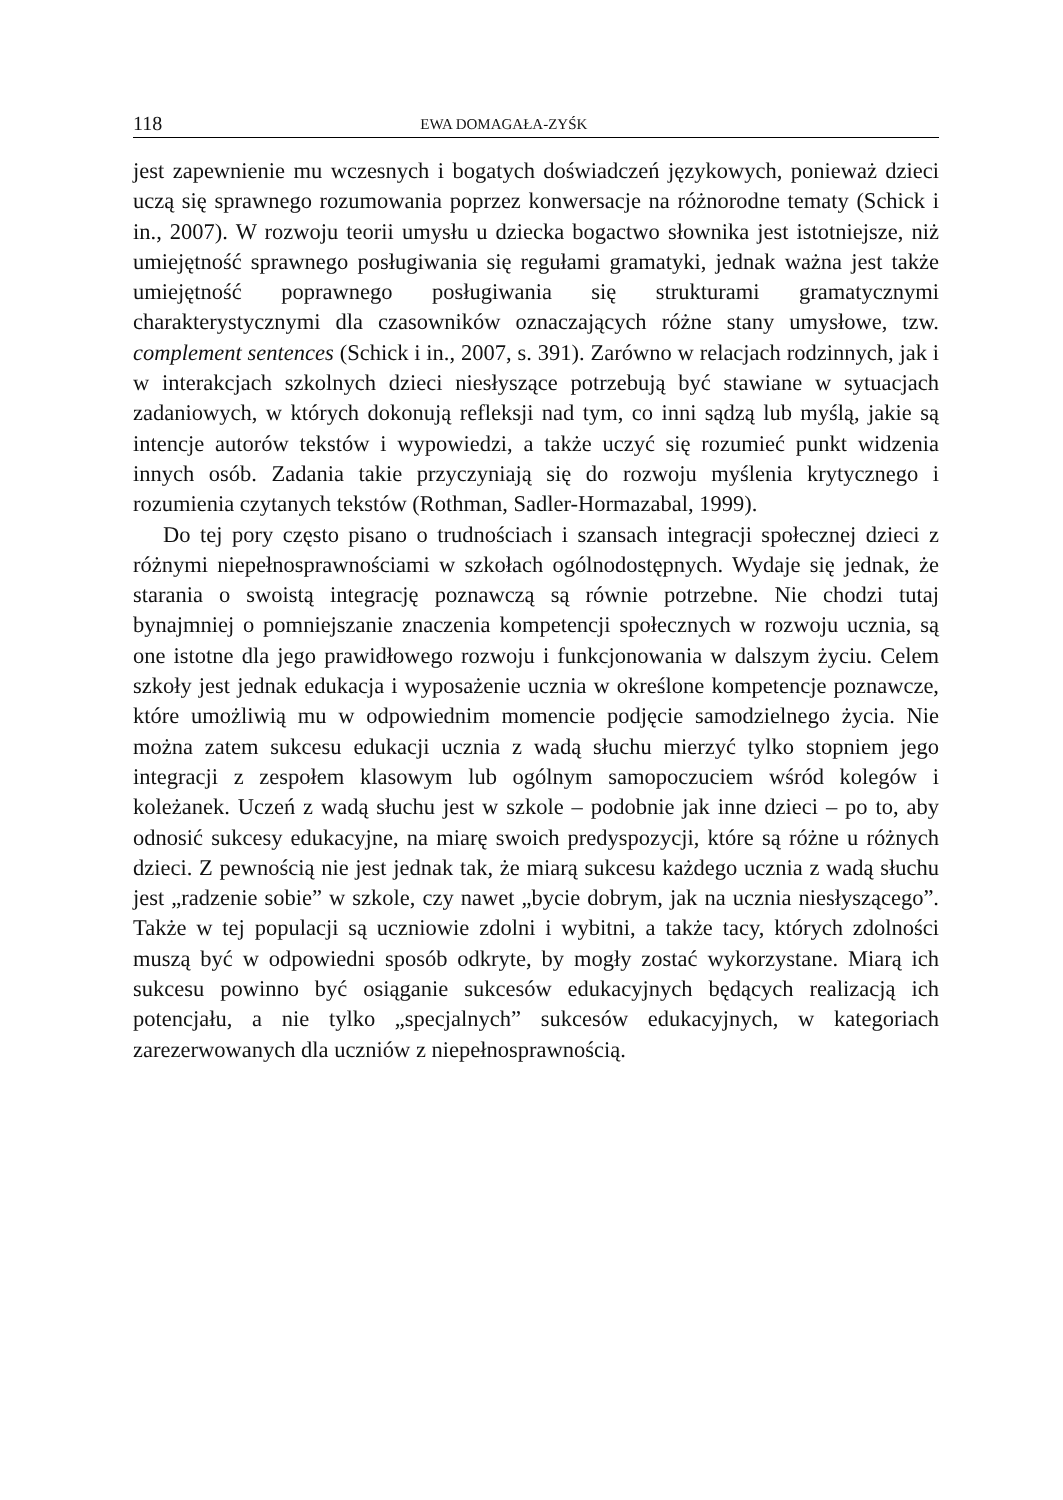118 EWA DOMAGAŁA-ZYŚK
jest zapewnienie mu wczesnych i bogatych doświadczeń językowych, ponieważ dzieci uczą się sprawnego rozumowania poprzez konwersacje na różnorodne tematy (Schick i in., 2007). W rozwoju teorii umysłu u dziecka bogactwo słownika jest istotniejsze, niż umiejętność sprawnego posługiwania się regułami gramatyki, jednak ważna jest także umiejętność poprawnego posługiwania się strukturami gramatycznymi charakterystycznymi dla czasowników oznaczających różne stany umysłowe, tzw. complement sentences (Schick i in., 2007, s. 391). Zarówno w relacjach rodzinnych, jak i w interakcjach szkolnych dzieci niesłyszące potrzebują być stawiane w sytuacjach zadaniowych, w których dokonują refleksji nad tym, co inni sądzą lub myślą, jakie są intencje autorów tekstów i wypowiedzi, a także uczyć się rozumieć punkt widzenia innych osób. Zadania takie przyczyniają się do rozwoju myślenia krytycznego i rozumienia czytanych tekstów (Rothman, Sadler-Hormazabal, 1999).
Do tej pory często pisano o trudnościach i szansach integracji społecznej dzieci z różnymi niepełnosprawnościami w szkołach ogólnodostępnych. Wydaje się jednak, że starania o swoistą integrację poznawczą są równie potrzebne. Nie chodzi tutaj bynajmniej o pomniejszanie znaczenia kompetencji społecznych w rozwoju ucznia, są one istotne dla jego prawidłowego rozwoju i funkcjonowania w dalszym życiu. Celem szkoły jest jednak edukacja i wyposażenie ucznia w określone kompetencje poznawcze, które umożliwią mu w odpowiednim momencie podjęcie samodzielnego życia. Nie można zatem sukcesu edukacji ucznia z wadą słuchu mierzyć tylko stopniem jego integracji z zespołem klasowym lub ogólnym samopoczuciem wśród kolegów i koleżanek. Uczeń z wadą słuchu jest w szkole – podobnie jak inne dzieci – po to, aby odnosić sukcesy edukacyjne, na miarę swoich predyspozycji, które są różne u różnych dzieci. Z pewnością nie jest jednak tak, że miarą sukcesu każdego ucznia z wadą słuchu jest „radzenie sobie” w szkole, czy nawet „bycie dobrym, jak na ucznia niesłyszącego”. Także w tej populacji są uczniowie zdolni i wybitni, a także tacy, których zdolności muszą być w odpowiedni sposób odkryte, by mogły zostać wykorzystane. Miarą ich sukcesu powinno być osiąganie sukcesów edukacyjnych będących realizacją ich potencjału, a nie tylko „specjalnych” sukcesów edukacyjnych, w kategoriach zarezerwowanych dla uczniów z niepełnosprawnością.